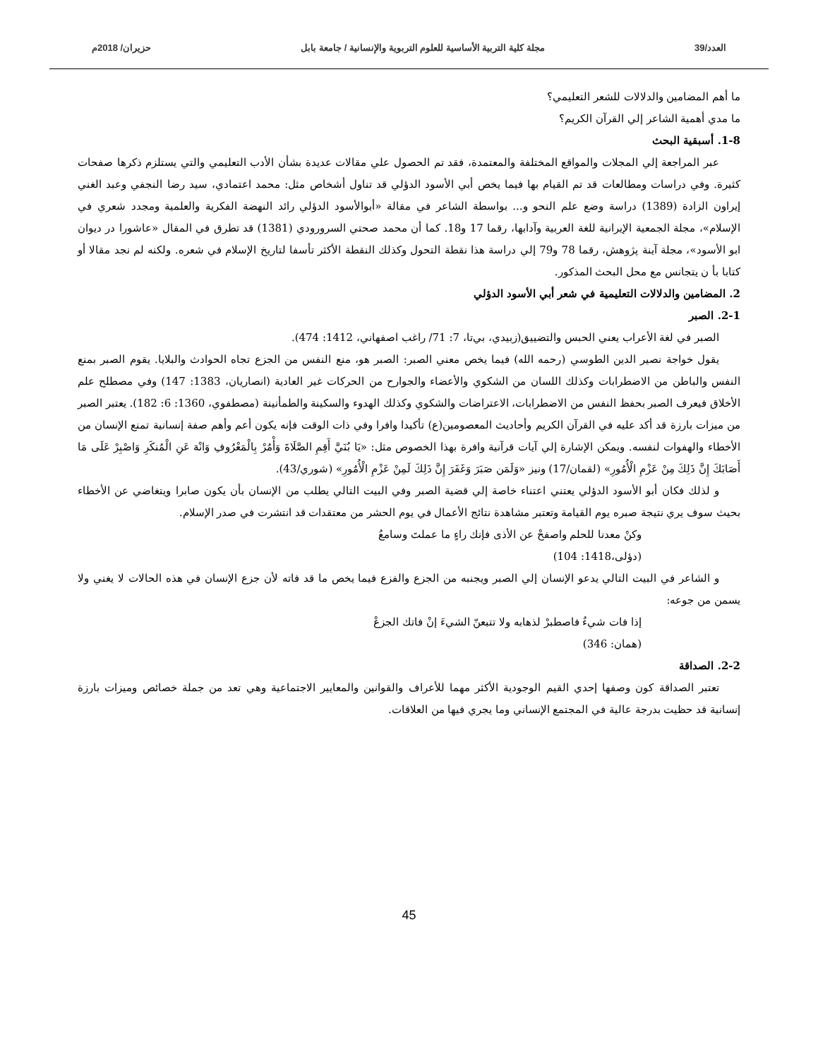العدد/39 مجلة كلية التربية الأساسية للعلوم التربوية والإنسانية / جامعة بابل حزيران/ 2018م
ما أهم المضامين والدلالات للشعر التعليمي؟
ما مدي أهمية الشاعر إلي القرآن الكريم؟
1-8. أسبقية البحث
عبر المراجعة إلي المجلات والمواقع المختلفة والمعتمدة، فقد تم الحصول علي مقالات عديدة بشأن الأدب التعليمي والتي يستلزم ذكرها صفحات كثيرة. وفي دراسات ومطالعات قد تم القيام بها فيما يخص أبي الأسود الدؤلي قد تناول أشخاص مثل: محمد اعتمادي، سيد رضا النجفي وعبد الغني إيراون الزادة (1389) دراسة وضع علم النحو و... بواسطة الشاعر في مقالة «أبوالأسود الدؤلي رائد النهضة الفكرية والعلمية ومجدد شعري في الإسلام»، مجلة الجمعية الإيرانية للغة العربية وآدابها، رقما 17 و18. كما أن محمد صحتي السرورودي (1381) قد تطرق في المقال «عاشورا در ديوان ابو الأسود»، مجلة آينة پژوهش، رقما 78 و79 إلي دراسة هذا نقطة التحول وكذلك النقطة الأكثر تأسفا لتاريخ الإسلام في شعره. ولكنه لم نجد مقالا أو كتابا بأ ن يتجانس مع محل البحث المذكور.
2. المضامين والدلالات التعليمية في شعر أبي الأسود الدؤلي
2-1. الصبر
الصبر في لغة الأعراب يعني الحبس والتضييق(زبيدي، بي‌تا، 7: 71/ راغب اصفهاني، 1412: 474).
يقول خواجة نصير الدين الطوسي (رحمه الله) فيما يخص معني الصبر: الصبر هو، منع النفس من الجزع تجاه الحوادث والبلايا. يقوم الصبر بمنع النفس والباطن من الاضطرابات وكذلك اللسان من الشكوي والأعضاء والجوارح من الحركات غير العادية (انصاريان، 1383: 147) وفي مصطلح علم الأخلاق فيعرف الصبر بحفظ النفس من الاضطرابات، الاعتراضات والشكوي وكذلك الهدوء والسكينة والطمأنينة (مصطفوي، 1360: 6: 182). يعتبر الصبر من ميزات بارزة قد أكد عليه في القرآن الكريم وأحاديث المعصومين(ع) تأكيدا وافرا وفي ذات الوقت فإنه يكون أعم وأهم صفة إنسانية تمنع الإنسان من الأخطاء والهفوات لنفسه. ويمكن الإشارة إلي آيات قرآنية وافرة بهذا الخصوص مثل: «يَا بُنَيَّ أَقِمِ الصَّلَاةَ وَأْمُرْ بِالْمَعْرُوفِ وَانْهَ عَنِ الْمُنكَرِ وَاصْبِرْ عَلَى مَا أَصَابَكَ إِنَّ ذَلِكَ مِنْ عَزْمِ الْأُمُورِ» (لقمان/17) ونيز «وَلَمَن صَبَرَ وَغَفَرَ إِنَّ ذَلِكَ لَمِنْ عَزْمِ الْأُمُورِ» (شوري/43).
و لذلك فكان أبو الأسود الدؤلي يعتني اعتناء خاصة إلي قضية الصبر وفي البيت التالي يطلب من الإنسان بأن يكون صابرا ويتغاضي عن الأخطاء بحيث سوف يري نتيجة صبره يوم القيامة وتعتبر مشاهدة نتائج الأعمال في يوم الحشر من معتقدات قد انتشرت في صدر الإسلام.
وكنْ معدنا للحلم واصفحْ عن الأذى فإنك راءٍ ما عملتَ وسامعُ
(دؤلی،1418: 104)
و الشاعر في البيت التالي يدعو الإنسان إلي الصبر ويجنبه من الجزع والفزع فيما يخص ما قد فاته لأن جزع الإنسان في هذه الحالات لا يغني ولا يسمن من جوعه:
إذا فات شيءٌ فاصطبرْ لذهابه ولا تتبعنّ الشيءَ إنْ فاتك الجزعْ
(همان: 346)
2-2. الصداقة
تعتبر الصداقة كون وصفها إحدي القيم الوجودية الأكثر مهما للأعراف والقوانين والمعايير الاجتماعية وهي تعد من جملة خصائص وميزات بارزة إنسانية قد حظيت بدرجة عالية في المجتمع الإنساني وما يجري فيها من العلاقات.
45